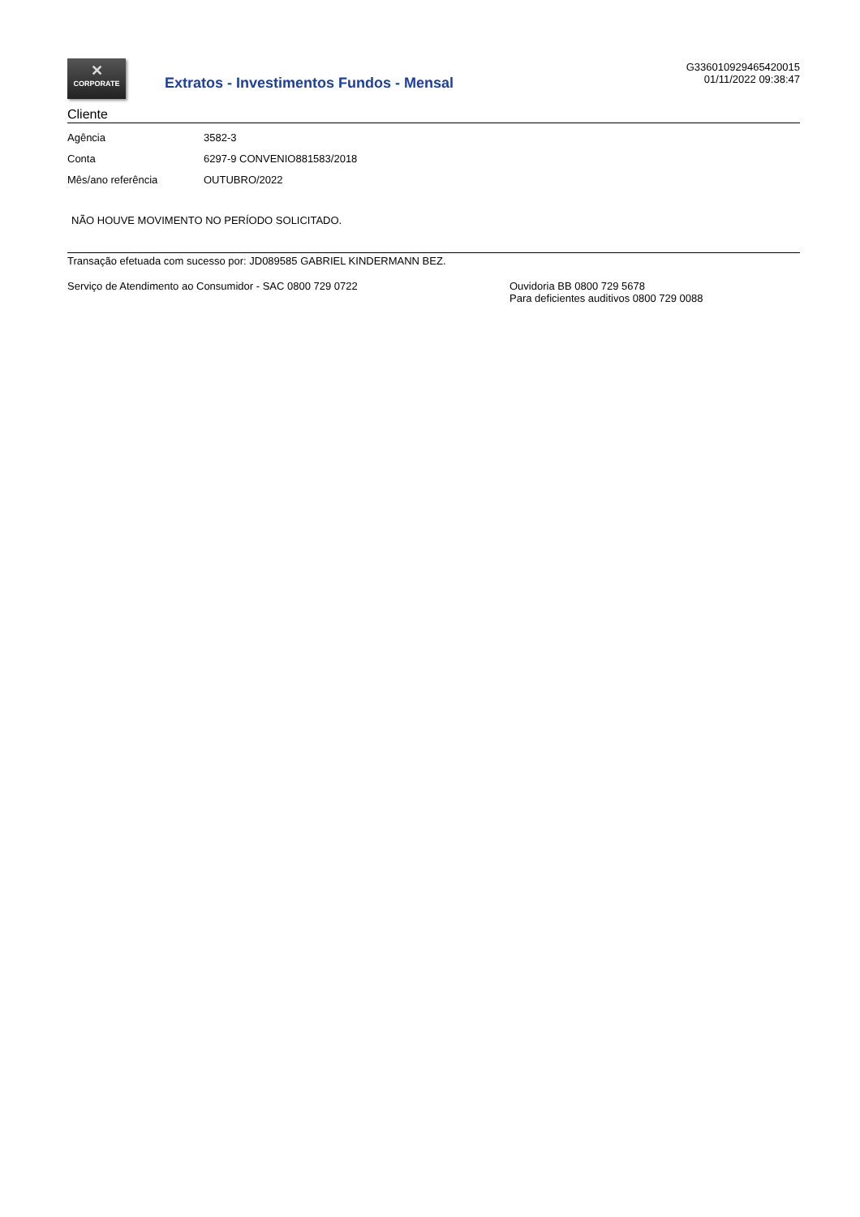✕
CORPORATE
Extratos - Investimentos Fundos - Mensal
G336010929465420015
01/11/2022 09:38:47
Cliente
| Agência | 3582-3 |
| Conta | 6297-9 CONVENIO881583/2018 |
| Mês/ano referência | OUTUBRO/2022 |
NÃO HOUVE MOVIMENTO NO PERÍODO SOLICITADO.
Transação efetuada com sucesso por: JD089585 GABRIEL KINDERMANN BEZ.
Serviço de Atendimento ao Consumidor - SAC 0800 729 0722 Ouvidoria BB 0800 729 5678
Para deficientes auditivos 0800 729 0088